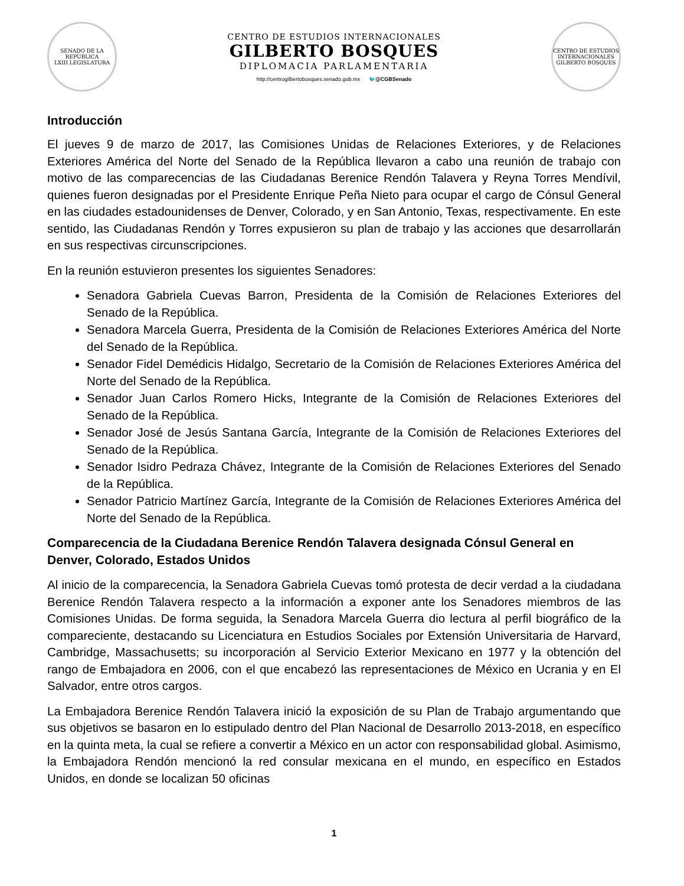SENADO DE LA REPÚBLICA
LXIII LEGISLATURA
CENTRO DE ESTUDIOS INTERNACIONALES
GILBERTO BOSQUES
DIPLOMACIA PARLAMENTARIA
http://centrogilbertobosques.senado.gob.mx 🐦@CGBSenado
CENTRO DE ESTUDIOS INTERNACIONALES
GILBERTO BOSQUES
Introducción
El jueves 9 de marzo de 2017, las Comisiones Unidas de Relaciones Exteriores, y de Relaciones Exteriores América del Norte del Senado de la República llevaron a cabo una reunión de trabajo con motivo de las comparecencias de las Ciudadanas Berenice Rendón Talavera y Reyna Torres Mendívil, quienes fueron designadas por el Presidente Enrique Peña Nieto para ocupar el cargo de Cónsul General en las ciudades estadounidenses de Denver, Colorado, y en San Antonio, Texas, respectivamente. En este sentido, las Ciudadanas Rendón y Torres expusieron su plan de trabajo y las acciones que desarrollarán en sus respectivas circunscripciones.
En la reunión estuvieron presentes los siguientes Senadores:
Senadora Gabriela Cuevas Barron, Presidenta de la Comisión de Relaciones Exteriores del Senado de la República.
Senadora Marcela Guerra, Presidenta de la Comisión de Relaciones Exteriores América del Norte del Senado de la República.
Senador Fidel Demédicis Hidalgo, Secretario de la Comisión de Relaciones Exteriores América del Norte del Senado de la República.
Senador Juan Carlos Romero Hicks, Integrante de la Comisión de Relaciones Exteriores del Senado de la República.
Senador José de Jesús Santana García, Integrante de la Comisión de Relaciones Exteriores del Senado de la República.
Senador Isidro Pedraza Chávez, Integrante de la Comisión de Relaciones Exteriores del Senado de la República.
Senador Patricio Martínez García, Integrante de la Comisión de Relaciones Exteriores América del Norte del Senado de la República.
Comparecencia de la Ciudadana Berenice Rendón Talavera designada Cónsul General en Denver, Colorado, Estados Unidos
Al inicio de la comparecencia, la Senadora Gabriela Cuevas tomó protesta de decir verdad a la ciudadana Berenice Rendón Talavera respecto a la información a exponer ante los Senadores miembros de las Comisiones Unidas. De forma seguida, la Senadora Marcela Guerra dio lectura al perfil biográfico de la compareciente, destacando su Licenciatura en Estudios Sociales por Extensión Universitaria de Harvard, Cambridge, Massachusetts; su incorporación al Servicio Exterior Mexicano en 1977 y la obtención del rango de Embajadora en 2006, con el que encabezó las representaciones de México en Ucrania y en El Salvador, entre otros cargos.
La Embajadora Berenice Rendón Talavera inició la exposición de su Plan de Trabajo argumentando que sus objetivos se basaron en lo estipulado dentro del Plan Nacional de Desarrollo 2013-2018, en específico en la quinta meta, la cual se refiere a convertir a México en un actor con responsabilidad global. Asimismo, la Embajadora Rendón mencionó la red consular mexicana en el mundo, en específico en Estados Unidos, en donde se localizan 50 oficinas
1